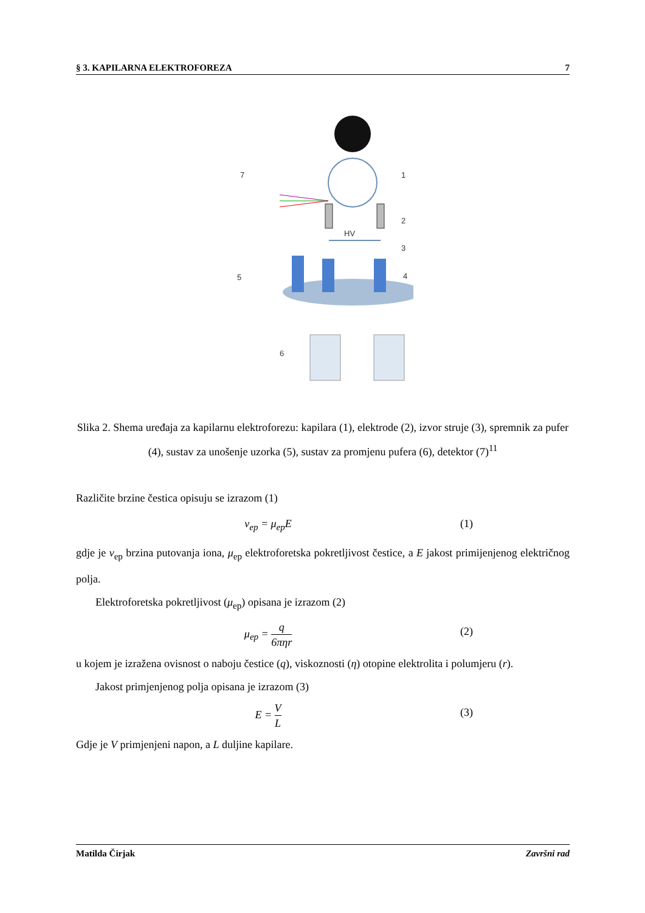§ 3. KAPILARNA ELEKTROFOREZA 7
HV
7
1
2
3
4
5
6
Slika 2. Shema uređaja za kapilarnu elektroforezu: kapilara (1), elektrode (2), izvor struje (3), spremnik za pufer (4), sustav za unošenje uzorka (5), sustav za promjenu pufera (6), detektor (7)<sup>11</sup>
Različite brzine čestica opisuju se izrazom (1)
v<sub>ep</sub> = μ<sub>ep</sub>E (1)
gdje je v<sub>ep</sub> brzina putovanja iona, μ<sub>ep</sub> elektroforetska pokretljivost čestice, a E jakost primijenjenog električnog polja.
Elektroforetska pokretljivost (μ<sub>ep</sub>) opisana je izrazom (2)
μ<sub>ep</sub> = q 6πηr (2)
u kojem je izražena ovisnost o naboju čestice (q), viskoznosti (η) otopine elektrolita i polumjeru (r).
Jakost primjenjenog polja opisana je izrazom (3)
E = V L (3)
Gdje je V primjenjeni napon, a L duljine kapilare.
Matilda Čirjak Završni rad